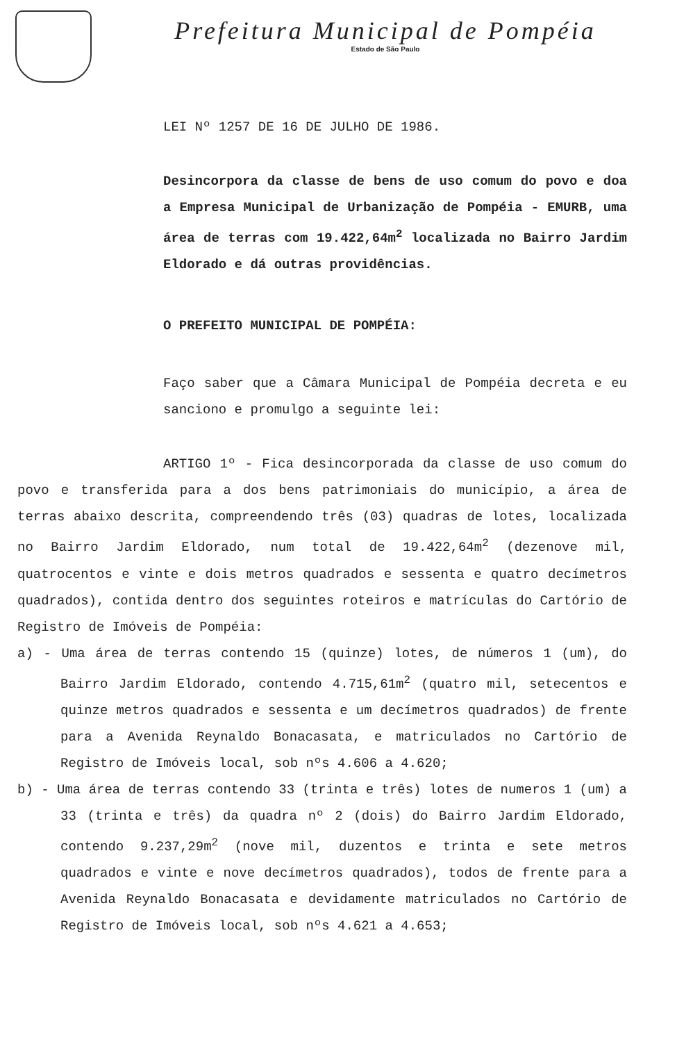Prefeitura Municipal de Pompéia
Estado de São Paulo
LEI Nº 1257 DE 16 DE JULHO DE 1986.
Desincorpora da classe de bens de uso comum do povo e doa a Empresa Municipal de Urbanização de Pompéia - EMURB, uma área de terras com 19.422,64m<sup>2</sup> localizada no Bairro Jardim Eldorado e dá outras providências.
O PREFEITO MUNICIPAL DE POMPÉIA:
Faço saber que a Câmara Municipal de Pompéia decreta e eu sanciono e promulgo a seguinte lei:
ARTIGO 1º - Fica desincorporada da classe de uso comum do povo e transferida para a dos bens patrimoniais do município, a área de terras abaixo descrita, compreendendo três (03) quadras de lotes, localizada no Bairro Jardim Eldorado, num total de 19.422,64m<sup>2</sup> (dezenove mil, quatrocentos e vinte e dois metros quadrados e sessenta e quatro decímetros quadrados), contida dentro dos seguintes roteiros e matrículas do Cartório de Registro de Imóveis de Pompéia:
a) - Uma área de terras contendo 15 (quinze) lotes, de números 1 (um), do Bairro Jardim Eldorado, contendo 4.715,61m<sup>2</sup> (quatro mil, setecentos e quinze metros quadrados e sessenta e um decímetros quadrados) de frente para a Avenida Reynaldo Bonacasata, e matriculados no Cartório de Registro de Imóveis local, sob nºs 4.606 a 4.620;
b) - Uma área de terras contendo 33 (trinta e três) lotes de numeros 1 (um) a 33 (trinta e três) da quadra nº 2 (dois) do Bairro Jardim Eldorado, contendo 9.237,29m<sup>2</sup> (nove mil, duzentos e trinta e sete metros quadrados e vinte e nove decímetros quadrados), todos de frente para a Avenida Reynaldo Bonacasata e devidamente matriculados no Cartório de Registro de Imóveis local, sob nºs 4.621 a 4.653;